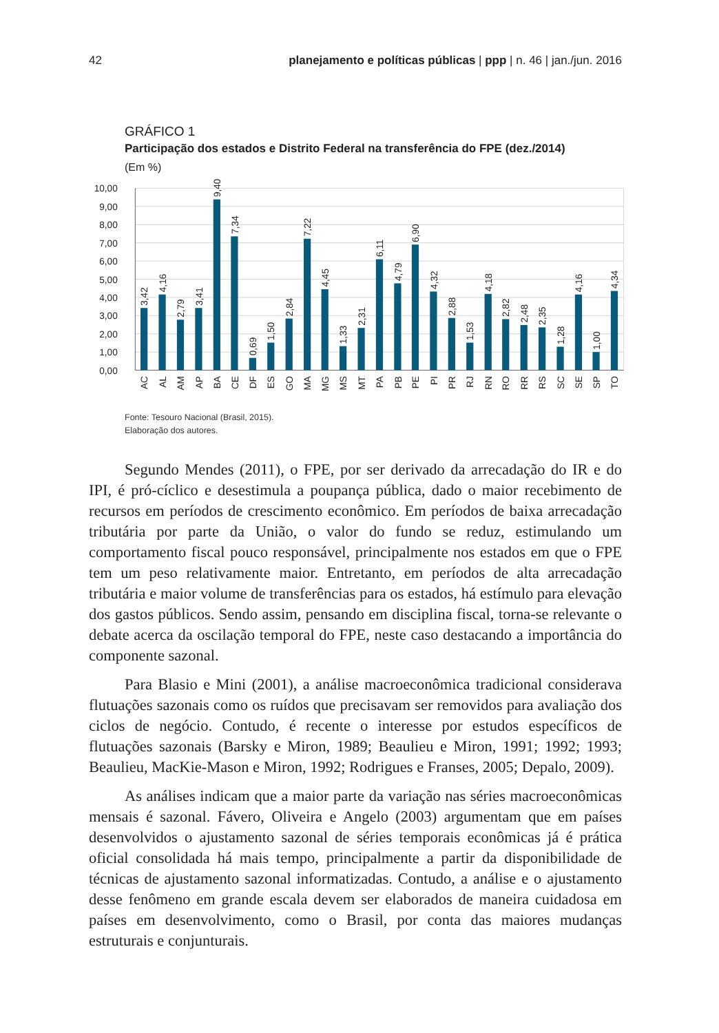42 planejamento e políticas públicas | ppp | n. 46 | jan./jun. 2016
GRÁFICO 1
Participação dos estados e Distrito Federal na transferência do FPE (dez./2014)
(Em %)
10,00
9,00
8,00
7,00
6,00
5,00
4,00
3,00
2,00
1,00
0,00
3,42
4,16
2,79
3,41
9,40
7,34
0,69
1,50
2,84
7,22
4,45
1,33
2,31
6,11
4,79
6,90
4,32
2,88
1,53
4,18
2,82
2,48
2,35
1,28
4,16
1,00
4,34
AC
AL
AM
AP
BA
CE
DF
ES
GO
MA
MG
MS
MT
PA
PB
PE
PI
PR
RJ
RN
RO
RR
RS
SC
SE
SP
TO
Fonte: Tesouro Nacional (Brasil, 2015).
Elaboração dos autores.
Segundo Mendes (2011), o FPE, por ser derivado da arrecadação do IR e do IPI, é pró-cíclico e desestimula a poupança pública, dado o maior recebimento de recursos em períodos de crescimento econômico. Em períodos de baixa arrecadação tributária por parte da União, o valor do fundo se reduz, estimulando um comportamento fiscal pouco responsável, principalmente nos estados em que o FPE tem um peso relativamente maior. Entretanto, em períodos de alta arrecadação tributária e maior volume de transferências para os estados, há estímulo para elevação dos gastos públicos. Sendo assim, pensando em disciplina fiscal, torna-se relevante o debate acerca da oscilação temporal do FPE, neste caso destacando a importância do componente sazonal.
Para Blasio e Mini (2001), a análise macroeconômica tradicional considerava flutuações sazonais como os ruídos que precisavam ser removidos para avaliação dos ciclos de negócio. Contudo, é recente o interesse por estudos específicos de flutuações sazonais (Barsky e Miron, 1989; Beaulieu e Miron, 1991; 1992; 1993; Beaulieu, MacKie-Mason e Miron, 1992; Rodrigues e Franses, 2005; Depalo, 2009).
As análises indicam que a maior parte da variação nas séries macroeconômicas mensais é sazonal. Fávero, Oliveira e Angelo (2003) argumentam que em países desenvolvidos o ajustamento sazonal de séries temporais econômicas já é prática oficial consolidada há mais tempo, principalmente a partir da disponibilidade de técnicas de ajustamento sazonal informatizadas. Contudo, a análise e o ajustamento desse fenômeno em grande escala devem ser elaborados de maneira cuidadosa em países em desenvolvimento, como o Brasil, por conta das maiores mudanças estruturais e conjunturais.